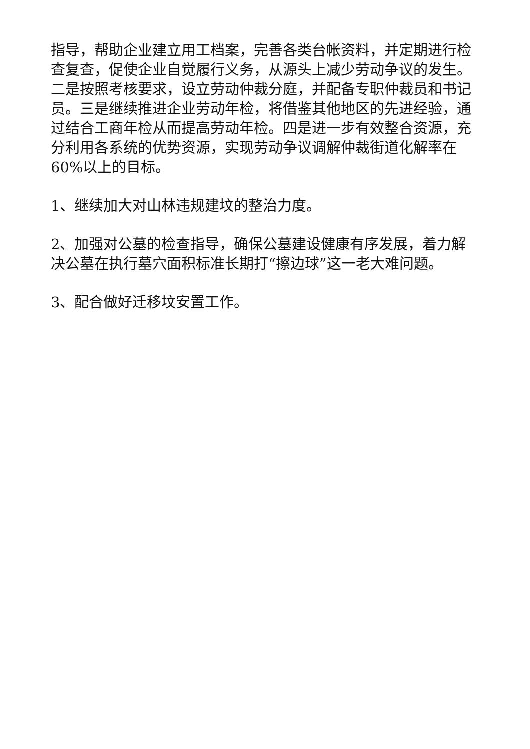指导，帮助企业建立用工档案，完善各类台帐资料，并定期进行检查复查，促使企业自觉履行义务，从源头上减少劳动争议的发生。二是按照考核要求，设立劳动仲裁分庭，并配备专职仲裁员和书记员。三是继续推进企业劳动年检，将借鉴其他地区的先进经验，通过结合工商年检从而提高劳动年检。四是进一步有效整合资源，充分利用各系统的优势资源，实现劳动争议调解仲裁街道化解率在60%以上的目标。
1、继续加大对山林违规建坟的整治力度。
2、加强对公墓的检查指导，确保公墓建设健康有序发展，着力解决公墓在执行墓穴面积标准长期打“擦边球”这一老大难问题。
3、配合做好迁移坟安置工作。